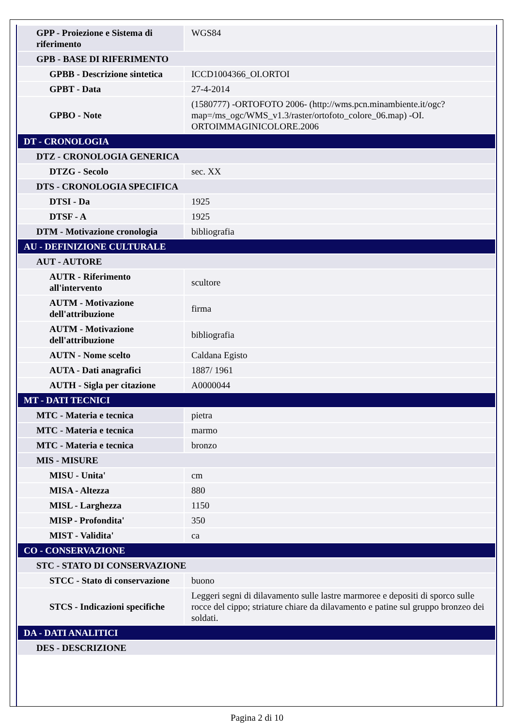| GPP - Proiezione e Sistema di riferimento | WGS84 |
| GPB - BASE DI RIFERIMENTO | |
| GPBB - Descrizione sintetica | ICCD1004366_OI.ORTOI |
| GPBT - Data | 27-4-2014 |
| GPBO - Note | (1580777) -ORTOFOTO 2006- (http://wms.pcn.minambiente.it/ogc?map=/ms_ogc/WMS_v1.3/raster/ortofoto_colore_06.map) -OI. ORTOIMMAGINICOLORE.2006 |
| DT - CRONOLOGIA | |
| DTZ - CRONOLOGIA GENERICA | |
| DTZG - Secolo | sec. XX |
| DTS - CRONOLOGIA SPECIFICA | |
| DTSI - Da | 1925 |
| DTSF - A | 1925 |
| DTM - Motivazione cronologia | bibliografia |
| AU - DEFINIZIONE CULTURALE | |
| AUT - AUTORE | |
| AUTR - Riferimento all'intervento | scultore |
| AUTM - Motivazione dell'attribuzione | firma |
| AUTM - Motivazione dell'attribuzione | bibliografia |
| AUTN - Nome scelto | Caldana Egisto |
| AUTA - Dati anagrafici | 1887/ 1961 |
| AUTH - Sigla per citazione | A0000044 |
| MT - DATI TECNICI | |
| MTC - Materia e tecnica | pietra |
| MTC - Materia e tecnica | marmo |
| MTC - Materia e tecnica | bronzo |
| MIS - MISURE | |
| MISU - Unita' | cm |
| MISA - Altezza | 880 |
| MISL - Larghezza | 1150 |
| MISP - Profondita' | 350 |
| MIST - Validita' | ca |
| CO - CONSERVAZIONE | |
| STC - STATO DI CONSERVAZIONE | |
| STCC - Stato di conservazione | buono |
| STCS - Indicazioni specifiche | Leggeri segni di dilavamento sulle lastre marmoree e depositi di sporco sulle rocce del cippo; striature chiare da dilavamento e patine sul gruppo bronzeo dei soldati. |
| DA - DATI ANALITICI | |
| DES - DESCRIZIONE | |
Pagina 2 di 10